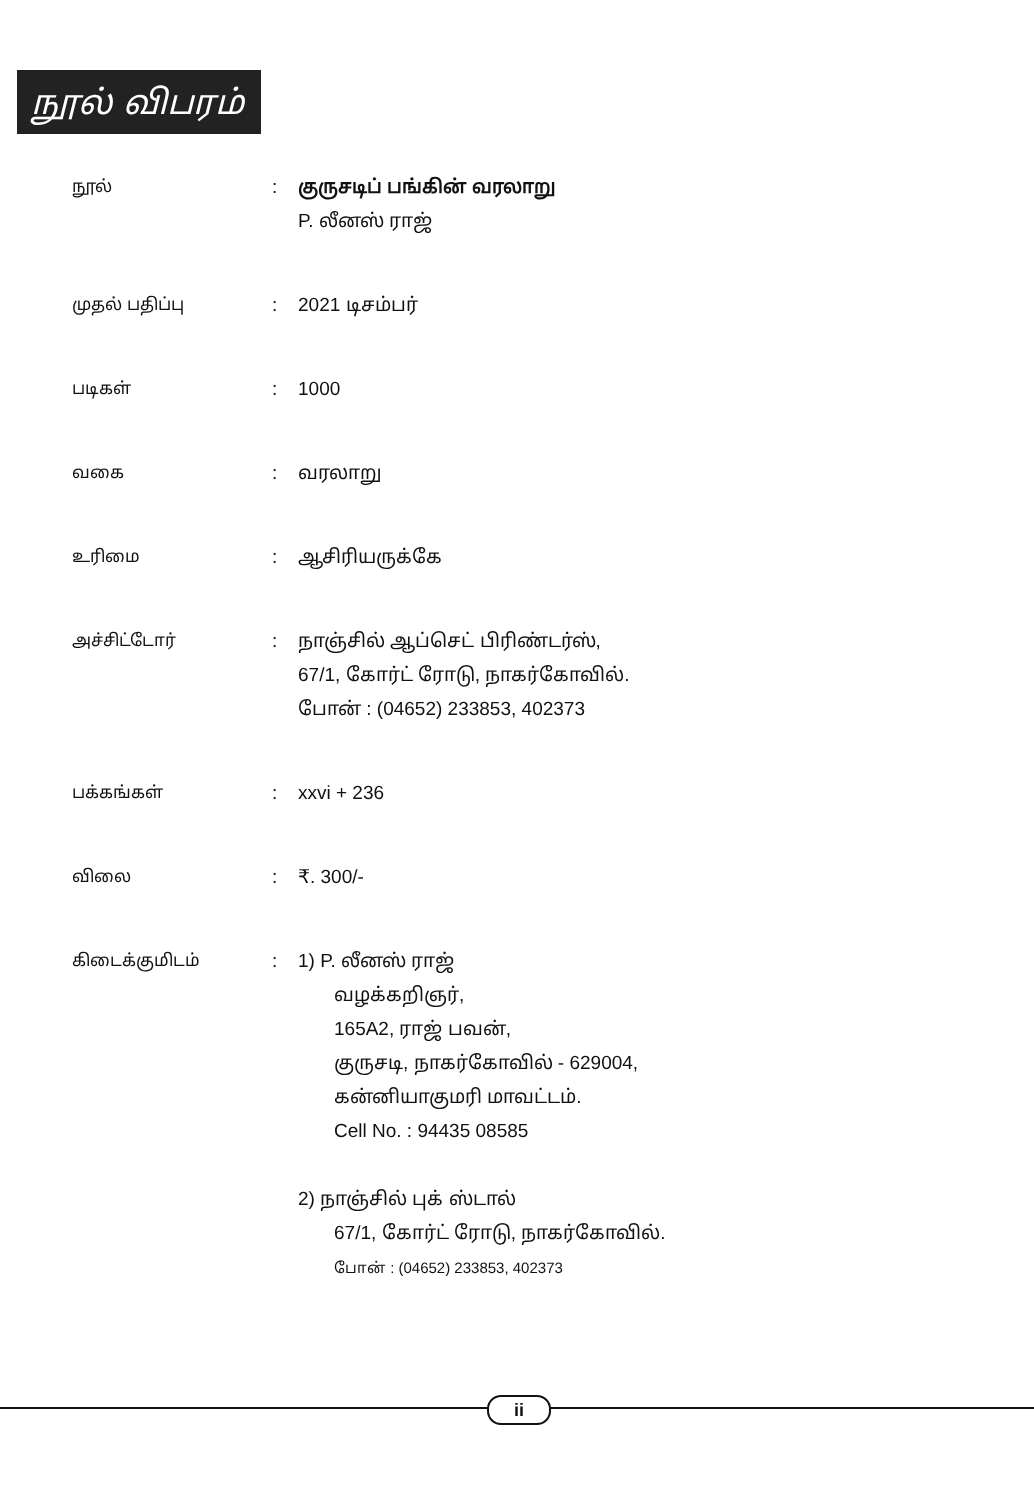நூல் விபரம்
| நூல் | : | குருசடிப் பங்கின் வரலாறு P. லீனஸ் ராஜ் |
| முதல் பதிப்பு | : | 2021 டிசம்பர் |
| படிகள் | : | 1000 |
| வகை | : | வரலாறு |
| உரிமை | : | ஆசிரியருக்கே |
| அச்சிட்டோர் | : | நாஞ்சில் ஆப்செட் பிரிண்டர்ஸ், 67/1, கோர்ட் ரோடு, நாகர்கோவில். போன் : (04652) 233853, 402373 |
| பக்கங்கள் | : | xxvi + 236 |
| விலை | : | ₹. 300/- |
| கிடைக்குமிடம் | : | 1) P. லீனஸ் ராஜ் வழக்கறிஞர், 165A2, ராஜ் பவன், குருசடி, நாகர்கோவில் - 629004, கன்னியாகுமரி மாவட்டம். Cell No. : 94435 08585 2) நாஞ்சில் புக் ஸ்டால் 67/1, கோர்ட் ரோடு, நாகர்கோவில். போன் : (04652) 233853, 402373 |
ii